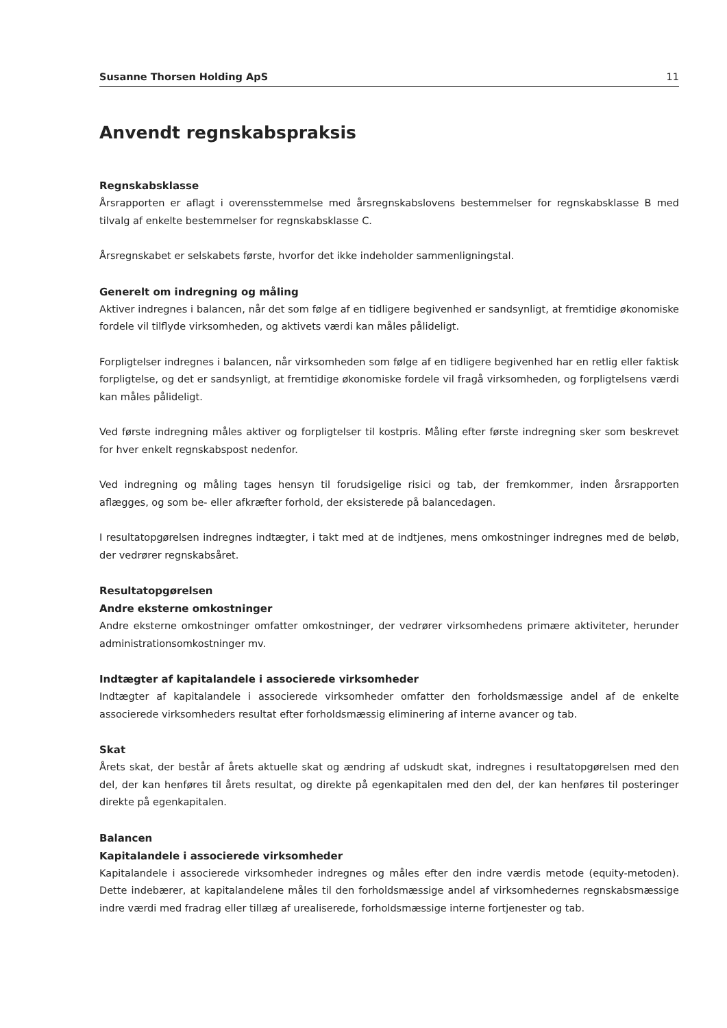Susanne Thorsen Holding ApS 11
Anvendt regnskabspraksis
Regnskabsklasse
Årsrapporten er aflagt i overensstemmelse med årsregnskabslovens bestemmelser for regnskabsklasse B med tilvalg af enkelte bestemmelser for regnskabsklasse C.
Årsregnskabet er selskabets første, hvorfor det ikke indeholder sammenligningstal.
Generelt om indregning og måling
Aktiver indregnes i balancen, når det som følge af en tidligere begivenhed er sandsynligt, at fremtidige økonomiske fordele vil tilflyde virksomheden, og aktivets værdi kan måles pålideligt.
Forpligtelser indregnes i balancen, når virksomheden som følge af en tidligere begivenhed har en retlig eller faktisk forpligtelse, og det er sandsynligt, at fremtidige økonomiske fordele vil fragå virksomheden, og forpligtelsens værdi kan måles pålideligt.
Ved første indregning måles aktiver og forpligtelser til kostpris. Måling efter første indregning sker som beskrevet for hver enkelt regnskabspost nedenfor.
Ved indregning og måling tages hensyn til forudsigelige risici og tab, der fremkommer, inden årsrapporten aflægges, og som be- eller afkræfter forhold, der eksisterede på balancedagen.
I resultatopgørelsen indregnes indtægter, i takt med at de indtjenes, mens omkostninger indregnes med de beløb, der vedrører regnskabsåret.
Resultatopgørelsen
Andre eksterne omkostninger
Andre eksterne omkostninger omfatter omkostninger, der vedrører virksomhedens primære aktiviteter, herunder administrationsomkostninger mv.
Indtægter af kapitalandele i associerede virksomheder
Indtægter af kapitalandele i associerede virksomheder omfatter den forholdsmæssige andel af de enkelte associerede virksomheders resultat efter forholdsmæssig eliminering af interne avancer og tab.
Skat
Årets skat, der består af årets aktuelle skat og ændring af udskudt skat, indregnes i resultatopgørelsen med den del, der kan henføres til årets resultat, og direkte på egenkapitalen med den del, der kan henføres til posteringer direkte på egenkapitalen.
Balancen
Kapitalandele i associerede virksomheder
Kapitalandele i associerede virksomheder indregnes og måles efter den indre værdis metode (equity-metoden). Dette indebærer, at kapitalandelene måles til den forholdsmæssige andel af virksomhedernes regnskabsmæssige indre værdi med fradrag eller tillæg af urealiserede, forholdsmæssige interne fortjenester og tab.